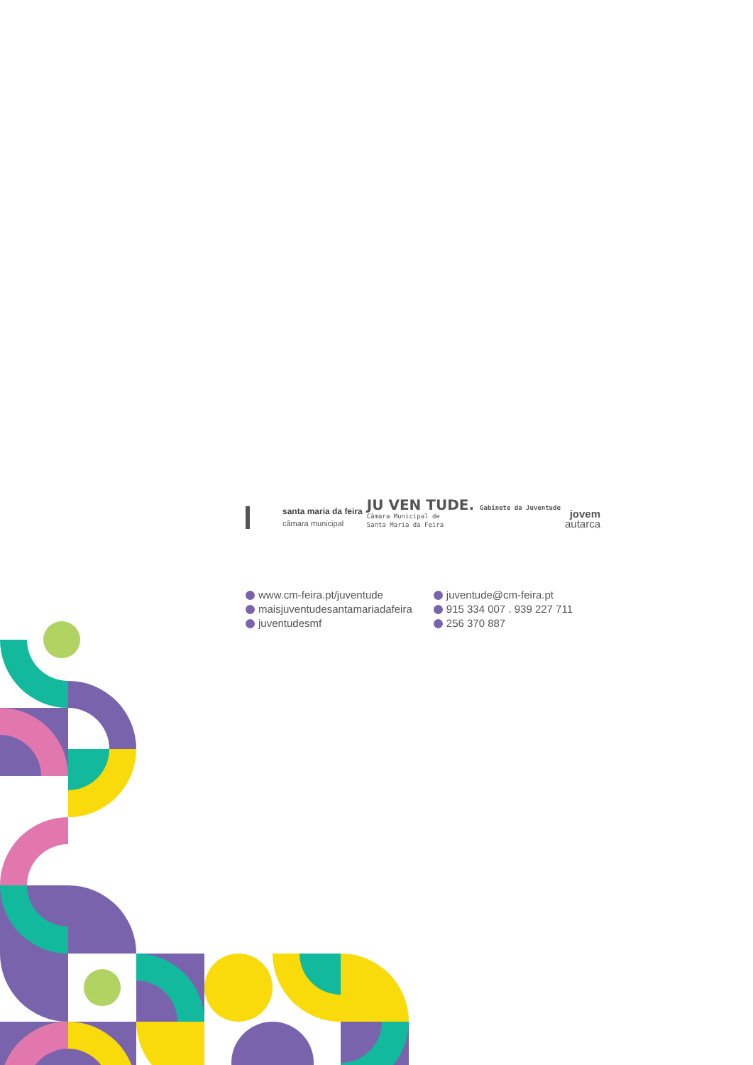santa maria da feira
câmara municipal
JU VEN TUDE. Gabinete da Juventude
Câmara Municipal de
Santa Maria da Feira
jovem
autarca
www.cm-feira.pt/juventude
maisjuventudesantamariadafeira
juventudesmf
juventude@cm-feira.pt
915 334 007 . 939 227 711
256 370 887